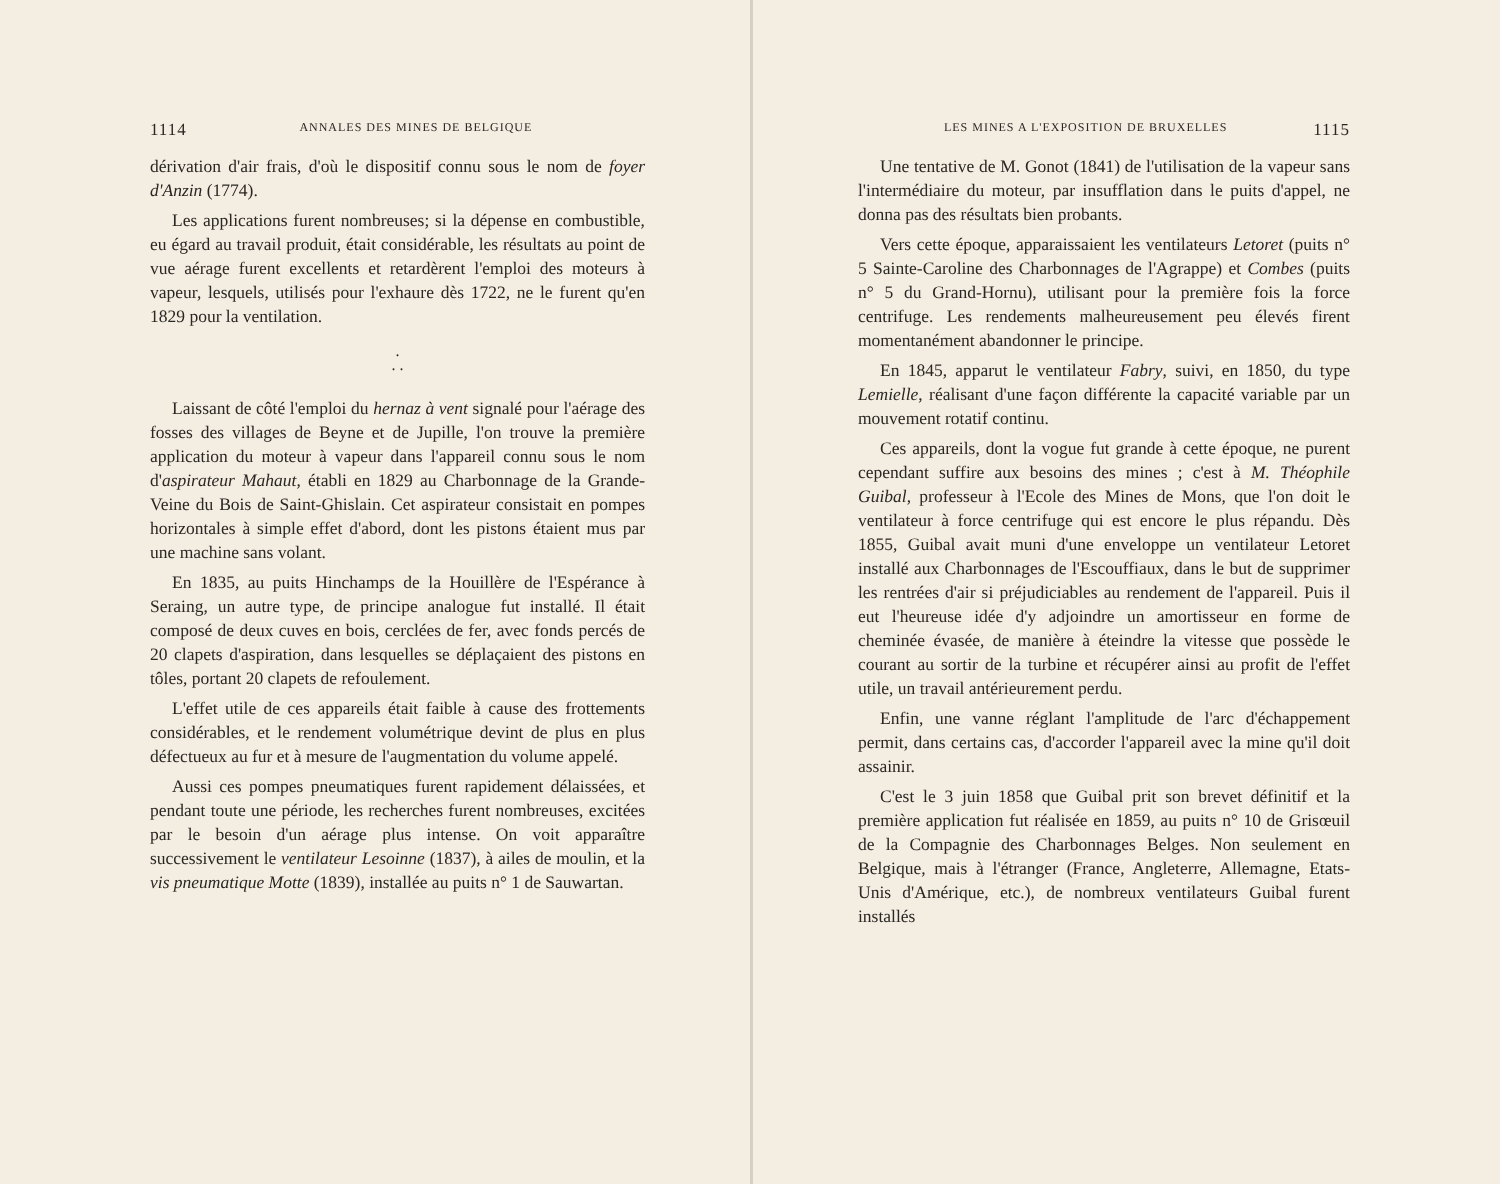1114 ANNALES DES MINES DE BELGIQUE
dérivation d'air frais, d'où le dispositif connu sous le nom de foyer d'Anzin (1774).
Les applications furent nombreuses; si la dépense en combustible, eu égard au travail produit, était considérable, les résultats au point de vue aérage furent excellents et retardèrent l'emploi des moteurs à vapeur, lesquels, utilisés pour l'exhaure dès 1722, ne le furent qu'en 1829 pour la ventilation.
.
. .
Laissant de côté l'emploi du hernaz à vent signalé pour l'aérage des fosses des villages de Beyne et de Jupille, l'on trouve la première application du moteur à vapeur dans l'appareil connu sous le nom d'aspirateur Mahaut, établi en 1829 au Charbonnage de la Grande-Veine du Bois de Saint-Ghislain. Cet aspirateur consistait en pompes horizontales à simple effet d'abord, dont les pistons étaient mus par une machine sans volant.
En 1835, au puits Hinchamps de la Houillère de l'Espérance à Seraing, un autre type, de principe analogue fut installé. Il était composé de deux cuves en bois, cerclées de fer, avec fonds percés de 20 clapets d'aspiration, dans lesquelles se déplaçaient des pistons en tôles, portant 20 clapets de refoulement.
L'effet utile de ces appareils était faible à cause des frottements considérables, et le rendement volumétrique devint de plus en plus défectueux au fur et à mesure de l'augmentation du volume appelé.
Aussi ces pompes pneumatiques furent rapidement délaissées, et pendant toute une période, les recherches furent nombreuses, excitées par le besoin d'un aérage plus intense. On voit apparaître successivement le ventilateur Lesoinne (1837), à ailes de moulin, et la vis pneumatique Motte (1839), installée au puits n° 1 de Sauwartan.
LES MINES A L'EXPOSITION DE BRUXELLES 1115
Une tentative de M. Gonot (1841) de l'utilisation de la vapeur sans l'intermédiaire du moteur, par insufflation dans le puits d'appel, ne donna pas des résultats bien probants.
Vers cette époque, apparaissaient les ventilateurs Letoret (puits n° 5 Sainte-Caroline des Charbonnages de l'Agrappe) et Combes (puits n° 5 du Grand-Hornu), utilisant pour la première fois la force centrifuge. Les rendements malheureusement peu élevés firent momentanément abandonner le principe.
En 1845, apparut le ventilateur Fabry, suivi, en 1850, du type Lemielle, réalisant d'une façon différente la capacité variable par un mouvement rotatif continu.
Ces appareils, dont la vogue fut grande à cette époque, ne purent cependant suffire aux besoins des mines ; c'est à M. Théophile Guibal, professeur à l'Ecole des Mines de Mons, que l'on doit le ventilateur à force centrifuge qui est encore le plus répandu. Dès 1855, Guibal avait muni d'une enveloppe un ventilateur Letoret installé aux Charbonnages de l'Escouffiaux, dans le but de supprimer les rentrées d'air si préjudiciables au rendement de l'appareil. Puis il eut l'heureuse idée d'y adjoindre un amortisseur en forme de cheminée évasée, de manière à éteindre la vitesse que possède le courant au sortir de la turbine et récupérer ainsi au profit de l'effet utile, un travail antérieurement perdu.
Enfin, une vanne réglant l'amplitude de l'arc d'échappement permit, dans certains cas, d'accorder l'appareil avec la mine qu'il doit assainir.
C'est le 3 juin 1858 que Guibal prit son brevet définitif et la première application fut réalisée en 1859, au puits n° 10 de Grisœuil de la Compagnie des Charbonnages Belges. Non seulement en Belgique, mais à l'étranger (France, Angleterre, Allemagne, Etats-Unis d'Amérique, etc.), de nombreux ventilateurs Guibal furent installés